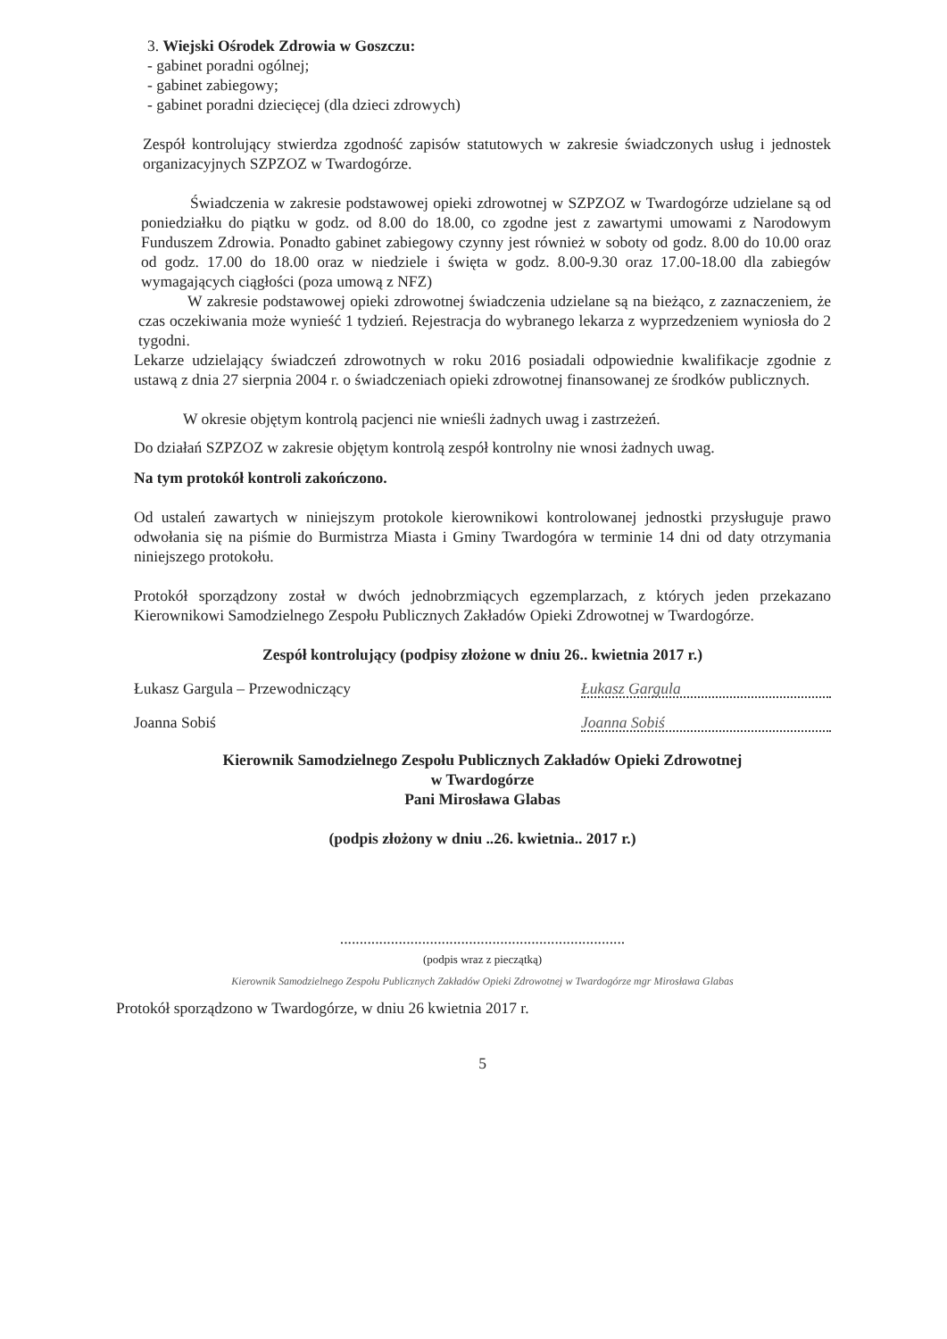3. Wiejski Ośrodek Zdrowia w Goszczu:
- gabinet poradni ogólnej;
- gabinet zabiegowy;
- gabinet poradni dziecięcej (dla dzieci zdrowych)
Zespół kontrolujący stwierdza zgodność zapisów statutowych w zakresie świadczonych usług i jednostek organizacyjnych SZPZOZ w Twardogórze.
Świadczenia w zakresie podstawowej opieki zdrowotnej w SZPZOZ w Twardogórze udzielane są od poniedziałku do piątku w godz. od 8.00 do 18.00, co zgodne jest z zawartymi umowami z Narodowym Funduszem Zdrowia. Ponadto gabinet zabiegowy czynny jest również w soboty od godz. 8.00 do 10.00 oraz od godz. 17.00 do 18.00 oraz w niedziele i święta w godz. 8.00-9.30 oraz 17.00-18.00 dla zabiegów wymagających ciągłości (poza umową z NFZ)
W zakresie podstawowej opieki zdrowotnej świadczenia udzielane są na bieżąco, z zaznaczeniem, że czas oczekiwania może wynieść 1 tydzień. Rejestracja do wybranego lekarza z wyprzedzeniem wyniosła do 2 tygodni.
Lekarze udzielający świadczeń zdrowotnych w roku 2016 posiadali odpowiednie kwalifikacje zgodnie z ustawą z dnia 27 sierpnia 2004 r. o świadczeniach opieki zdrowotnej finansowanej ze środków publicznych.
W okresie objętym kontrolą pacjenci nie wnieśli żadnych uwag i zastrzeżeń.
Do działań SZPZOZ w zakresie objętym kontrolą zespół kontrolny nie wnosi żadnych uwag.
Na tym protokół kontroli zakończono.
Od ustaleń zawartych w niniejszym protokole kierownikowi kontrolowanej jednostki przysługuje prawo odwołania się na piśmie do Burmistrza Miasta i Gminy Twardogóra w terminie 14 dni od daty otrzymania niniejszego protokołu.
Protokół sporządzony został w dwóch jednobrzmiących egzemplarzach, z których jeden przekazano Kierownikowi Samodzielnego Zespołu Publicznych Zakładów Opieki Zdrowotnej w Twardogórze.
Zespół kontrolujący (podpisy złożone w dniu 26.. kwietnia 2017 r.)
Łukasz Gargula – Przewodniczący Łukasz Gargula
Joanna Sobiś Joanna Sobiś
Kierownik Samodzielnego Zespołu Publicznych Zakładów Opieki Zdrowotnej
w Twardogórze
Pani Mirosława Glabas
(podpis złożony w dniu ..26. kwietnia.. 2017 r.)
.........................................................................
(podpis wraz z pieczątką)
Kierownik Samodzielnego Zespołu Publicznych Zakładów Opieki Zdrowotnej w Twardogórze mgr Mirosława Glabas
Protokół sporządzono w Twardogórze, w dniu 26 kwietnia 2017 r.
5